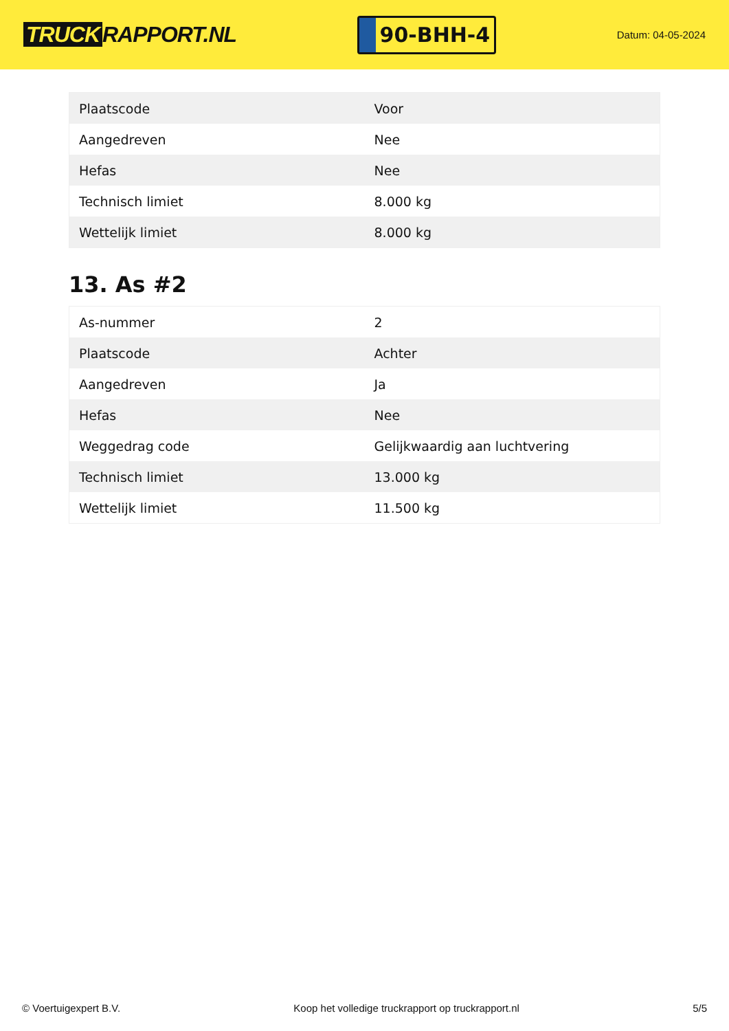TRUCK RAPPORT.NL
90-BHH-4
Datum: 04-05-2024
| Plaatscode | Voor |
| Aangedreven | Nee |
| Hefas | Nee |
| Technisch limiet | 8.000 kg |
| Wettelijk limiet | 8.000 kg |
13. As #2
| As-nummer | 2 |
| Plaatscode | Achter |
| Aangedreven | Ja |
| Hefas | Nee |
| Weggedrag code | Gelijkwaardig aan luchtvering |
| Technisch limiet | 13.000 kg |
| Wettelijk limiet | 11.500 kg |
© Voertuigexpert B.V. Koop het volledige truckrapport op truckrapport.nl 5/5